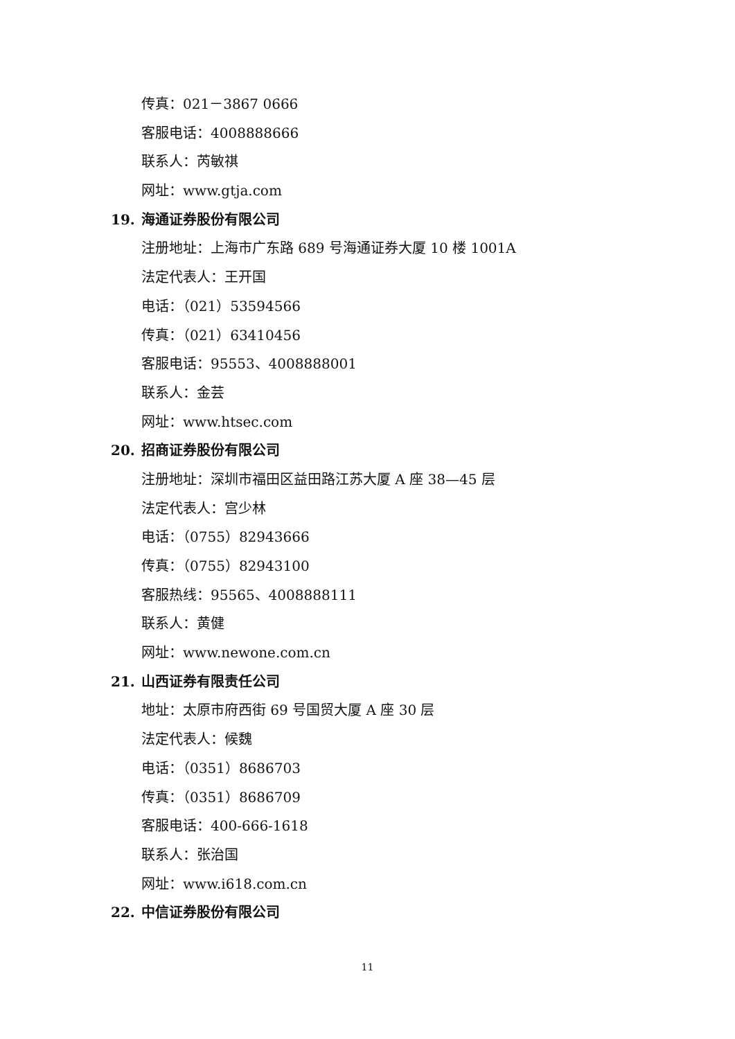传真：021－3867 0666
客服电话：4008888666
联系人：芮敏祺
网址：www.gtja.com
19. 海通证券股份有限公司
注册地址：上海市广东路 689 号海通证券大厦 10 楼 1001A
法定代表人：王开国
电话：（021）53594566
传真：（021）63410456
客服电话：95553、4008888001
联系人：金芸
网址：www.htsec.com
20. 招商证券股份有限公司
注册地址：深圳市福田区益田路江苏大厦 A 座 38—45 层
法定代表人：宫少林
电话：（0755）82943666
传真：（0755）82943100
客服热线：95565、4008888111
联系人：黄健
网址：www.newone.com.cn
21. 山西证券有限责任公司
地址：太原市府西街 69 号国贸大厦 A 座 30 层
法定代表人：候魏
电话：（0351）8686703
传真：（0351）8686709
客服电话：400-666-1618
联系人：张治国
网址：www.i618.com.cn
22. 中信证券股份有限公司
11